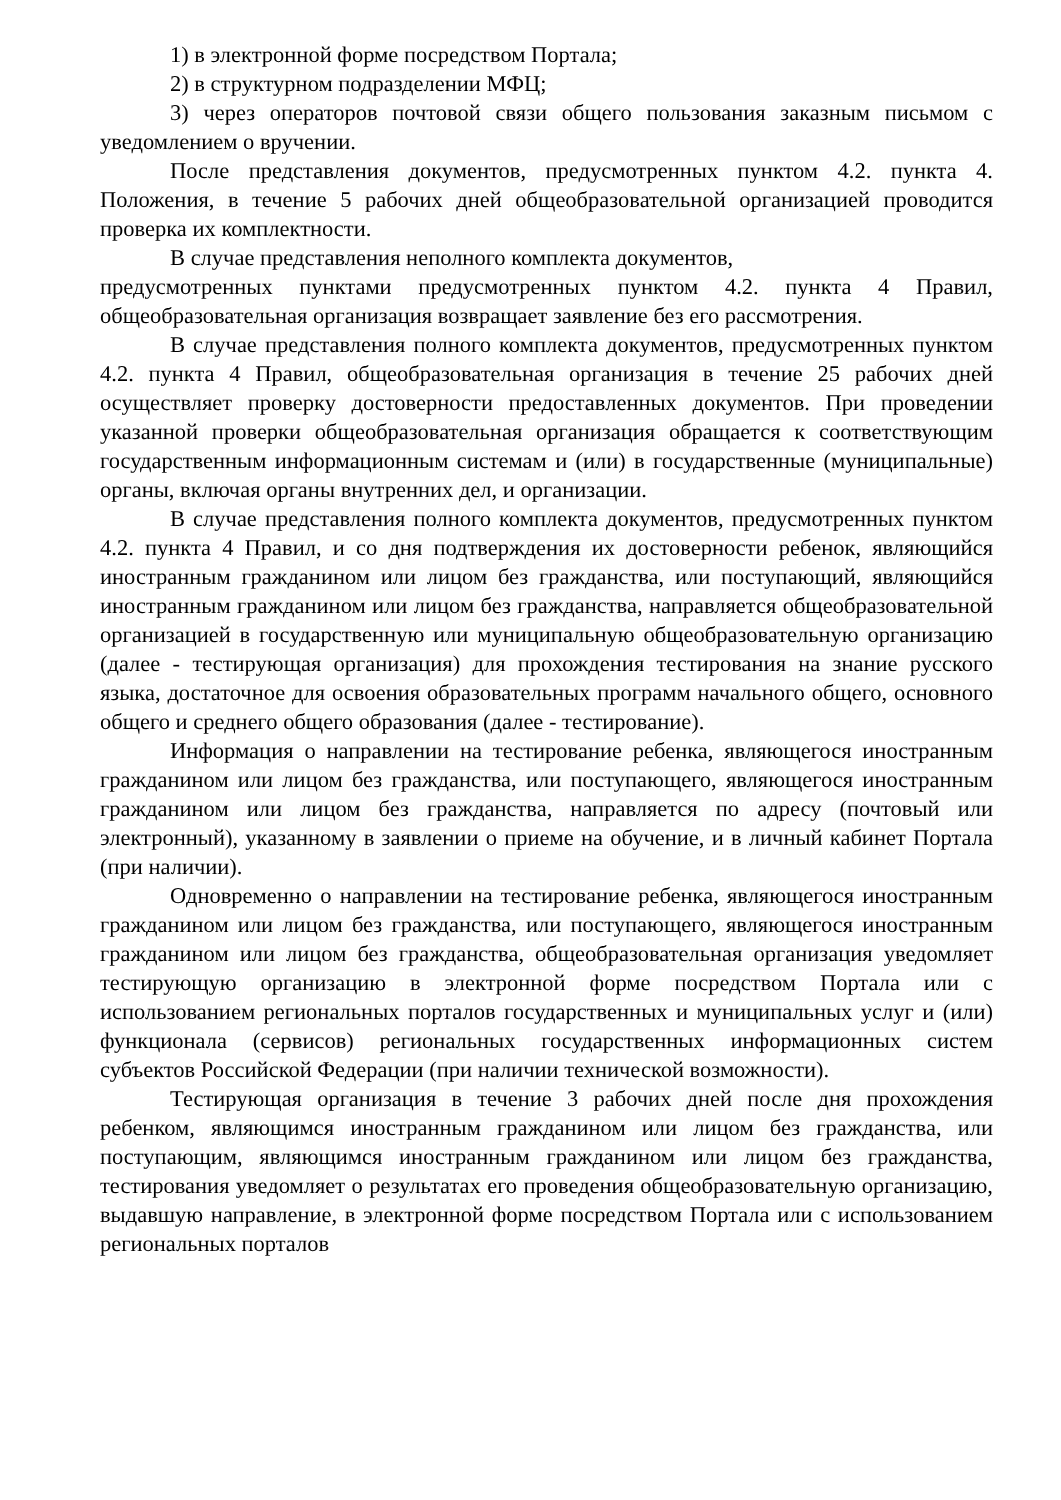1) в электронной форме посредством Портала;
2) в структурном подразделении МФЦ;
3) через операторов почтовой связи общего пользования заказным письмом с уведомлением о вручении.
После представления документов, предусмотренных пунктом 4.2. пункта 4. Положения, в течение 5 рабочих дней общеобразовательной организацией проводится проверка их комплектности.
В случае представления неполного комплекта документов,
предусмотренных пунктами предусмотренных пунктом 4.2. пункта 4 Правил, общеобразовательная организация возвращает заявление без его рассмотрения.
В случае представления полного комплекта документов, предусмотренных пунктом 4.2. пункта 4 Правил, общеобразовательная организация в течение 25 рабочих дней осуществляет проверку достоверности предоставленных документов. При проведении указанной проверки общеобразовательная организация обращается к соответствующим государственным информационным системам и (или) в государственные (муниципальные) органы, включая органы внутренних дел, и организации.
В случае представления полного комплекта документов, предусмотренных пунктом 4.2. пункта 4 Правил, и со дня подтверждения их достоверности ребенок, являющийся иностранным гражданином или лицом без гражданства, или поступающий, являющийся иностранным гражданином или лицом без гражданства, направляется общеобразовательной организацией в государственную или муниципальную общеобразовательную организацию (далее - тестирующая организация) для прохождения тестирования на знание русского языка, достаточное для освоения образовательных программ начального общего, основного общего и среднего общего образования (далее - тестирование).
Информация о направлении на тестирование ребенка, являющегося иностранным гражданином или лицом без гражданства, или поступающего, являющегося иностранным гражданином или лицом без гражданства, направляется по адресу (почтовый или электронный), указанному в заявлении о приеме на обучение, и в личный кабинет Портала (при наличии).
Одновременно о направлении на тестирование ребенка, являющегося иностранным гражданином или лицом без гражданства, или поступающего, являющегося иностранным гражданином или лицом без гражданства, общеобразовательная организация уведомляет тестирующую организацию в электронной форме посредством Портала или с использованием региональных порталов государственных и муниципальных услуг и (или) функционала (сервисов) региональных государственных информационных систем субъектов Российской Федерации (при наличии технической возможности).
Тестирующая организация в течение 3 рабочих дней после дня прохождения ребенком, являющимся иностранным гражданином или лицом без гражданства, или поступающим, являющимся иностранным гражданином или лицом без гражданства, тестирования уведомляет о результатах его проведения общеобразовательную организацию, выдавшую направление, в электронной форме посредством Портала или с использованием региональных порталов